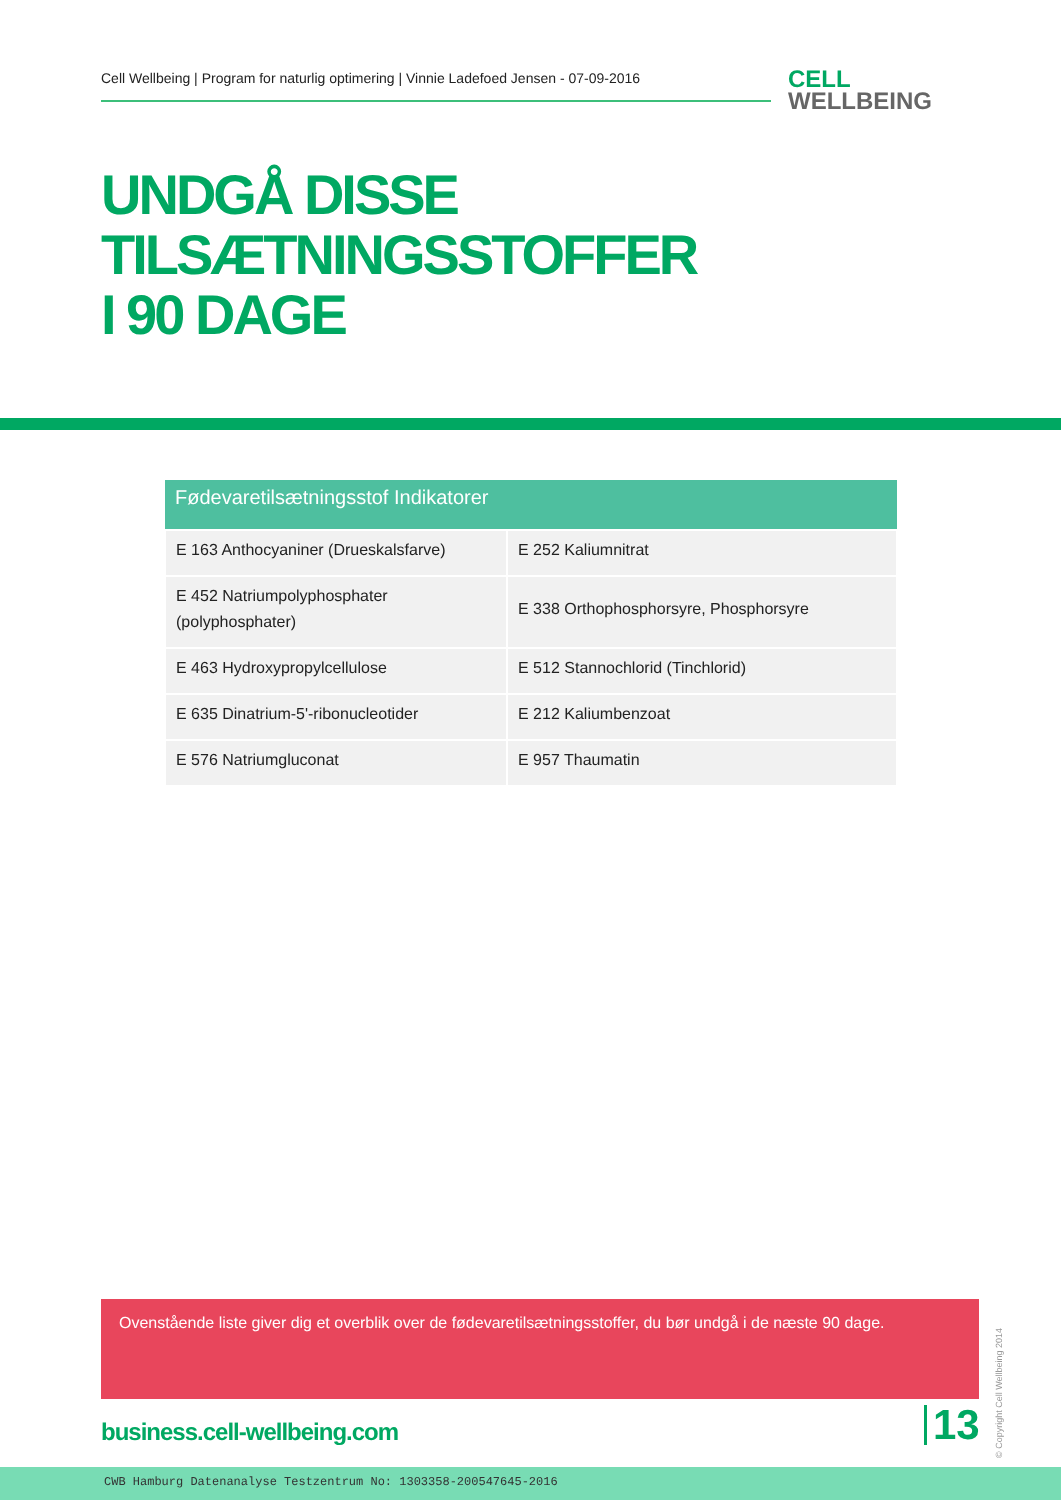Cell Wellbeing | Program for naturlig optimering | Vinnie Ladefoed Jensen - 07-09-2016
CELL
WELLBEING
UNDGÅ DISSE
TILSÆTNINGSSTOFFER
I 90 DAGE
| Fødevaretilsætningsstof Indikatorer | |
| --- | --- |
| E 163 Anthocyaniner (Drueskalsfarve) | E 252 Kaliumnitrat |
| E 452 Natriumpolyphosphater (polyphosphater) | E 338 Orthophosphorsyre, Phosphorsyre |
| E 463 Hydroxypropylcellulose | E 512 Stannochlorid (Tinchlorid) |
| E 635 Dinatrium-5'-ribonucleotider | E 212 Kaliumbenzoat |
| E 576 Natriumgluconat | E 957 Thaumatin |
Ovenstående liste giver dig et overblik over de fødevaretilsætningsstoffer, du bør undgå i de næste 90 dage.
business.cell-wellbeing.com 13
© Copyright Cell Wellbeing 2014
CWB Hamburg Datenanalyse Testzentrum No: 1303358-200547645-2016